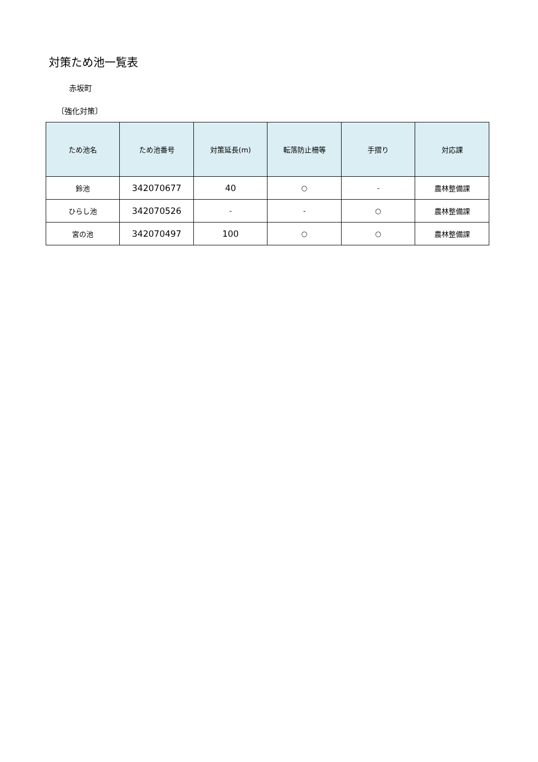対策ため池一覧表
赤坂町
〔強化対策〕
| ため池名 | ため池番号 | 対策延長(m) | 転落防止柵等 | 手摺り | 対応課 |
| --- | --- | --- | --- | --- | --- |
| 鈴池 | 342070677 | 40 | ○ | - | 農林整備課 |
| ひらし池 | 342070526 | - | - | ○ | 農林整備課 |
| 宮の池 | 342070497 | 100 | ○ | ○ | 農林整備課 |